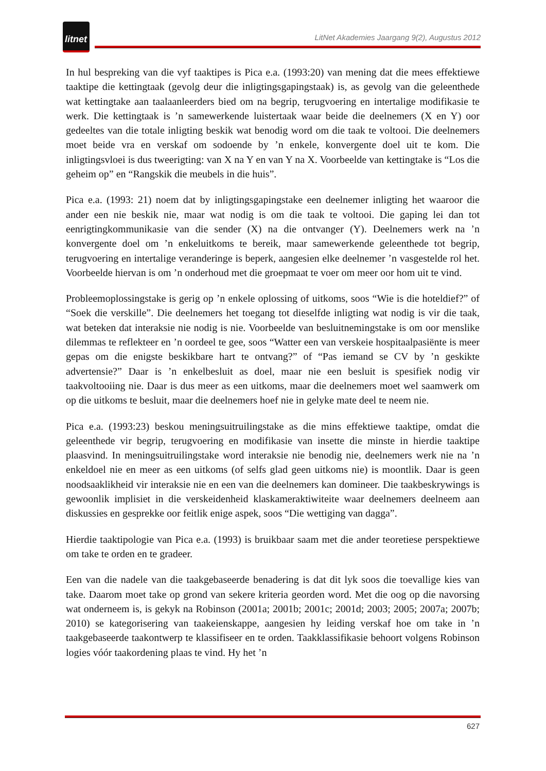litnet
LitNet Akademies Jaargang 9(2), Augustus 2012
In hul bespreking van die vyf taaktipes is Pica e.a. (1993:20) van mening dat die mees effektiewe taaktipe die kettingtaak (gevolg deur die inligtingsgapingstaak) is, as gevolg van die geleenthede wat kettingtake aan taalaanleerders bied om na begrip, terugvoering en intertalige modifikasie te werk. Die kettingtaak is ’n samewerkende luistertaak waar beide die deelnemers (X en Y) oor gedeeltes van die totale inligting beskik wat benodig word om die taak te voltooi. Die deelnemers moet beide vra en verskaf om sodoende by ’n enkele, konvergente doel uit te kom. Die inligtingsvloei is dus tweerigting: van X na Y en van Y na X. Voorbeelde van kettingtake is “Los die geheim op” en “Rangskik die meubels in die huis”.
Pica e.a. (1993: 21) noem dat by inligtingsgapingstake een deelnemer inligting het waaroor die ander een nie beskik nie, maar wat nodig is om die taak te voltooi. Die gaping lei dan tot eenrigtingkommunikasie van die sender (X) na die ontvanger (Y). Deelnemers werk na ’n konvergente doel om ’n enkeluitkoms te bereik, maar samewerkende geleenthede tot begrip, terugvoering en intertalige veranderinge is beperk, aangesien elke deelnemer ’n vasgestelde rol het. Voorbeelde hiervan is om ’n onderhoud met die groepmaat te voer om meer oor hom uit te vind.
Probleemoplossingstake is gerig op ’n enkele oplossing of uitkoms, soos “Wie is die hoteldief?” of “Soek die verskille”. Die deelnemers het toegang tot dieselfde inligting wat nodig is vir die taak, wat beteken dat interaksie nie nodig is nie. Voorbeelde van besluitnemingstake is om oor menslike dilemmas te reflekteer en ’n oordeel te gee, soos “Watter een van verskeie hospitaalpasiënte is meer gepas om die enigste beskikbare hart te ontvang?” of “Pas iemand se CV by ’n geskikte advertensie?” Daar is ’n enkelbesluit as doel, maar nie een besluit is spesifiek nodig vir taakvoltooiing nie. Daar is dus meer as een uitkoms, maar die deelnemers moet wel saamwerk om op die uitkoms te besluit, maar die deelnemers hoef nie in gelyke mate deel te neem nie.
Pica e.a. (1993:23) beskou meningsuitruilingstake as die mins effektiewe taaktipe, omdat die geleenthede vir begrip, terugvoering en modifikasie van insette die minste in hierdie taaktipe plaasvind. In meningsuitruilingstake word interaksie nie benodig nie, deelnemers werk nie na ’n enkeldoel nie en meer as een uitkoms (of selfs glad geen uitkoms nie) is moontlik. Daar is geen noodsaaklikheid vir interaksie nie en een van die deelnemers kan domineer. Die taakbeskrywings is gewoonlik implisiet in die verskeidenheid klaskameraktiwiteite waar deelnemers deelneem aan diskussies en gesprekke oor feitlik enige aspek, soos “Die wettiging van dagga”.
Hierdie taaktipologie van Pica e.a. (1993) is bruikbaar saam met die ander teoretiese perspektiewe om take te orden en te gradeer.
Een van die nadele van die taakgebaseerde benadering is dat dit lyk soos die toevallige kies van take. Daarom moet take op grond van sekere kriteria georden word. Met die oog op die navorsing wat onderneem is, is gekyk na Robinson (2001a; 2001b; 2001c; 2001d; 2003; 2005; 2007a; 2007b; 2010) se kategorisering van taakeienskappe, aangesien hy leiding verskaf hoe om take in ’n taakgebaseerde taakontwerp te klassifiseer en te orden. Taakklassifikasie behoort volgens Robinson logies vóór taakordening plaas te vind. Hy het ’n
627